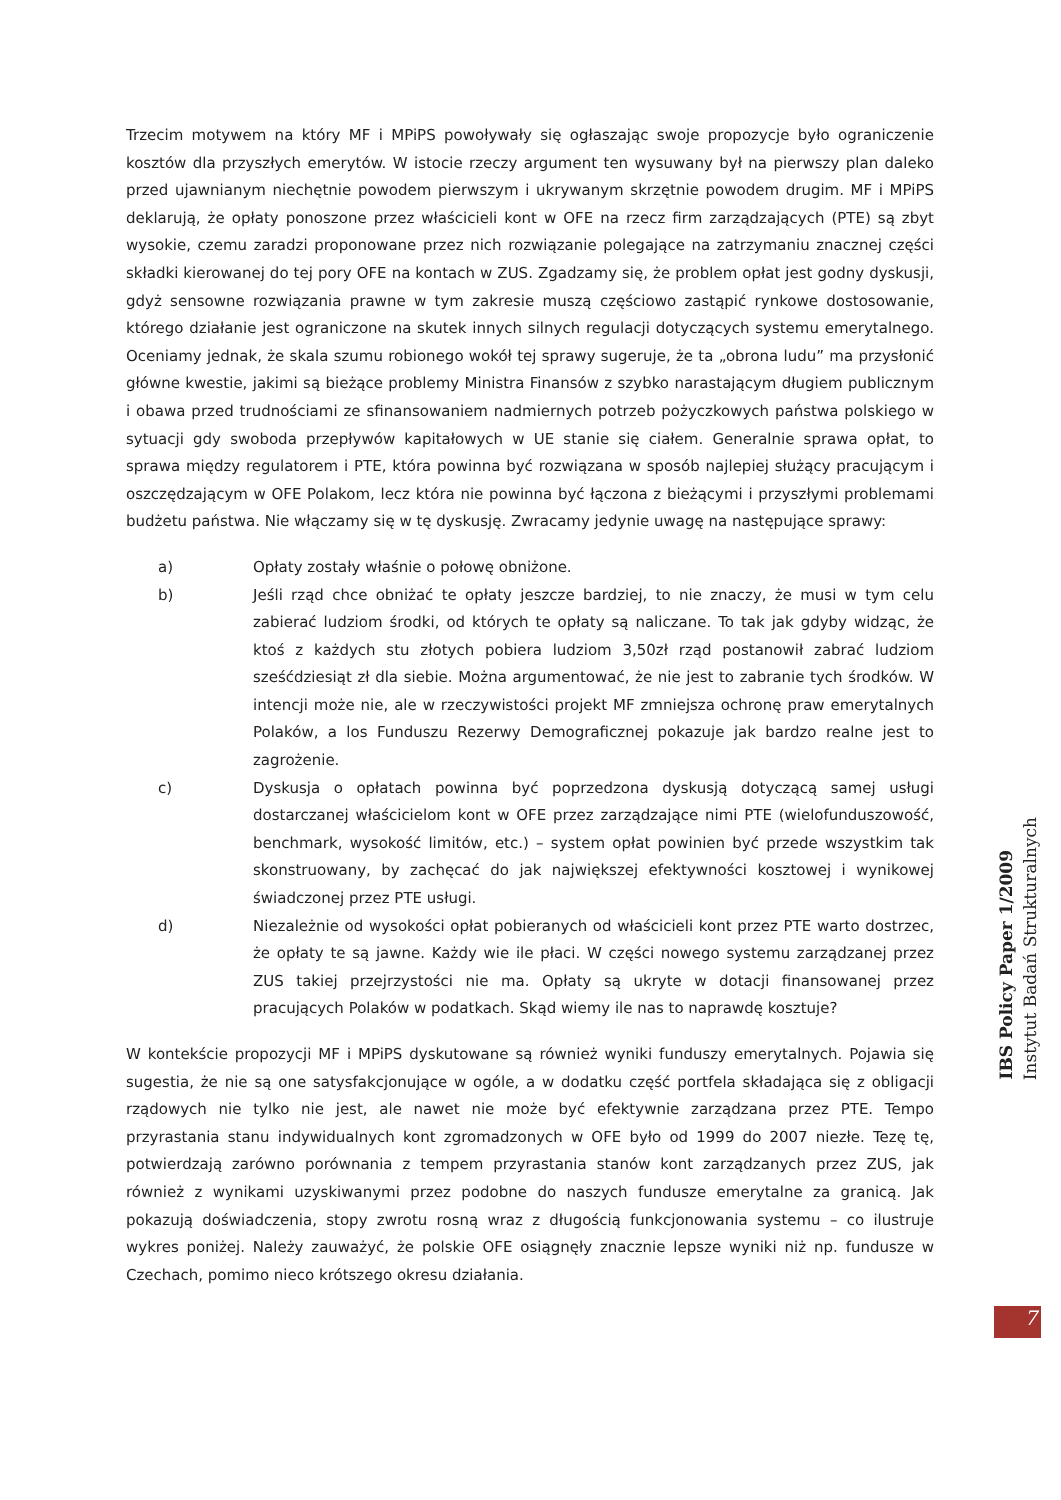Trzecim motywem na który MF i MPiPS powoływały się ogłaszając swoje propozycje było ograniczenie kosztów dla przyszłych emerytów. W istocie rzeczy argument ten wysuwany był na pierwszy plan daleko przed ujawnianym niechętnie powodem pierwszym i ukrywanym skrzętnie powodem drugim. MF i MPiPS deklarują, że opłaty ponoszone przez właścicieli kont w OFE na rzecz firm zarządzających (PTE) są zbyt wysokie, czemu zaradzi proponowane przez nich rozwiązanie polegające na zatrzymaniu znacznej części składki kierowanej do tej pory OFE na kontach w ZUS. Zgadzamy się, że problem opłat jest godny dyskusji, gdyż sensowne rozwiązania prawne w tym zakresie muszą częściowo zastąpić rynkowe dostosowanie, którego działanie jest ograniczone na skutek innych silnych regulacji dotyczących systemu emerytalnego. Oceniamy jednak, że skala szumu robionego wokół tej sprawy sugeruje, że ta „obrona ludu” ma przysłonić główne kwestie, jakimi są bieżące problemy Ministra Finansów z szybko narastającym długiem publicznym i obawa przed trudnościami ze sfinansowaniem nadmiernych potrzeb pożyczkowych państwa polskiego w sytuacji gdy swoboda przepływów kapitałowych w UE stanie się ciałem. Generalnie sprawa opłat, to sprawa między regulatorem i PTE, która powinna być rozwiązana w sposób najlepiej służący pracującym i oszczędzającym w OFE Polakom, lecz która nie powinna być łączona z bieżącymi i przyszłymi problemami budżetu państwa. Nie włączamy się w tę dyskusję. Zwracamy jedynie uwagę na następujące sprawy:
a) Opłaty zostały właśnie o połowę obniżone.
b) Jeśli rząd chce obniżać te opłaty jeszcze bardziej, to nie znaczy, że musi w tym celu zabierać ludziom środki, od których te opłaty są naliczane. To tak jak gdyby widząc, że ktoś z każdych stu złotych pobiera ludziom 3,50zł rząd postanowił zabrać ludziom sześćdziesiąt zł dla siebie. Można argumentować, że nie jest to zabranie tych środków. W intencji może nie, ale w rzeczywistości projekt MF zmniejsza ochronę praw emerytalnych Polaków, a los Funduszu Rezerwy Demograficznej pokazuje jak bardzo realne jest to zagrożenie.
c) Dyskusja o opłatach powinna być poprzedzona dyskusją dotyczącą samej usługi dostarczanej właścicielom kont w OFE przez zarządzające nimi PTE (wielofunduszowość, benchmark, wysokość limitów, etc.) – system opłat powinien być przede wszystkim tak skonstruowany, by zachęcać do jak największej efektywności kosztowej i wynikowej świadczonej przez PTE usługi.
d) Niezależnie od wysokości opłat pobieranych od właścicieli kont przez PTE warto dostrzec, że opłaty te są jawne. Każdy wie ile płaci. W części nowego systemu zarządzanej przez ZUS takiej przejrzystości nie ma. Opłaty są ukryte w dotacji finansowanej przez pracujących Polaków w podatkach. Skąd wiemy ile nas to naprawdę kosztuje?
W kontekście propozycji MF i MPiPS dyskutowane są również wyniki funduszy emerytalnych. Pojawia się sugestia, że nie są one satysfakcjonujące w ogóle, a w dodatku część portfela składająca się z obligacji rządowych nie tylko nie jest, ale nawet nie może być efektywnie zarządzana przez PTE. Tempo przyrastania stanu indywidualnych kont zgromadzonych w OFE było od 1999 do 2007 niezłe. Tezę tę, potwierdzają zarówno porównania z tempem przyrastania stanów kont zarządzanych przez ZUS, jak również z wynikami uzyskiwanymi przez podobne do naszych fundusze emerytalne za granicą. Jak pokazują doświadczenia, stopy zwrotu rosną wraz z długością funkcjonowania systemu – co ilustruje wykres poniżej. Należy zauważyć, że polskie OFE osiągnęły znacznie lepsze wyniki niż np. fundusze w Czechach, pomimo nieco krótszego okresu działania.
IBS Policy Paper 1/2009
Instytut Badań Strukturalnych
7